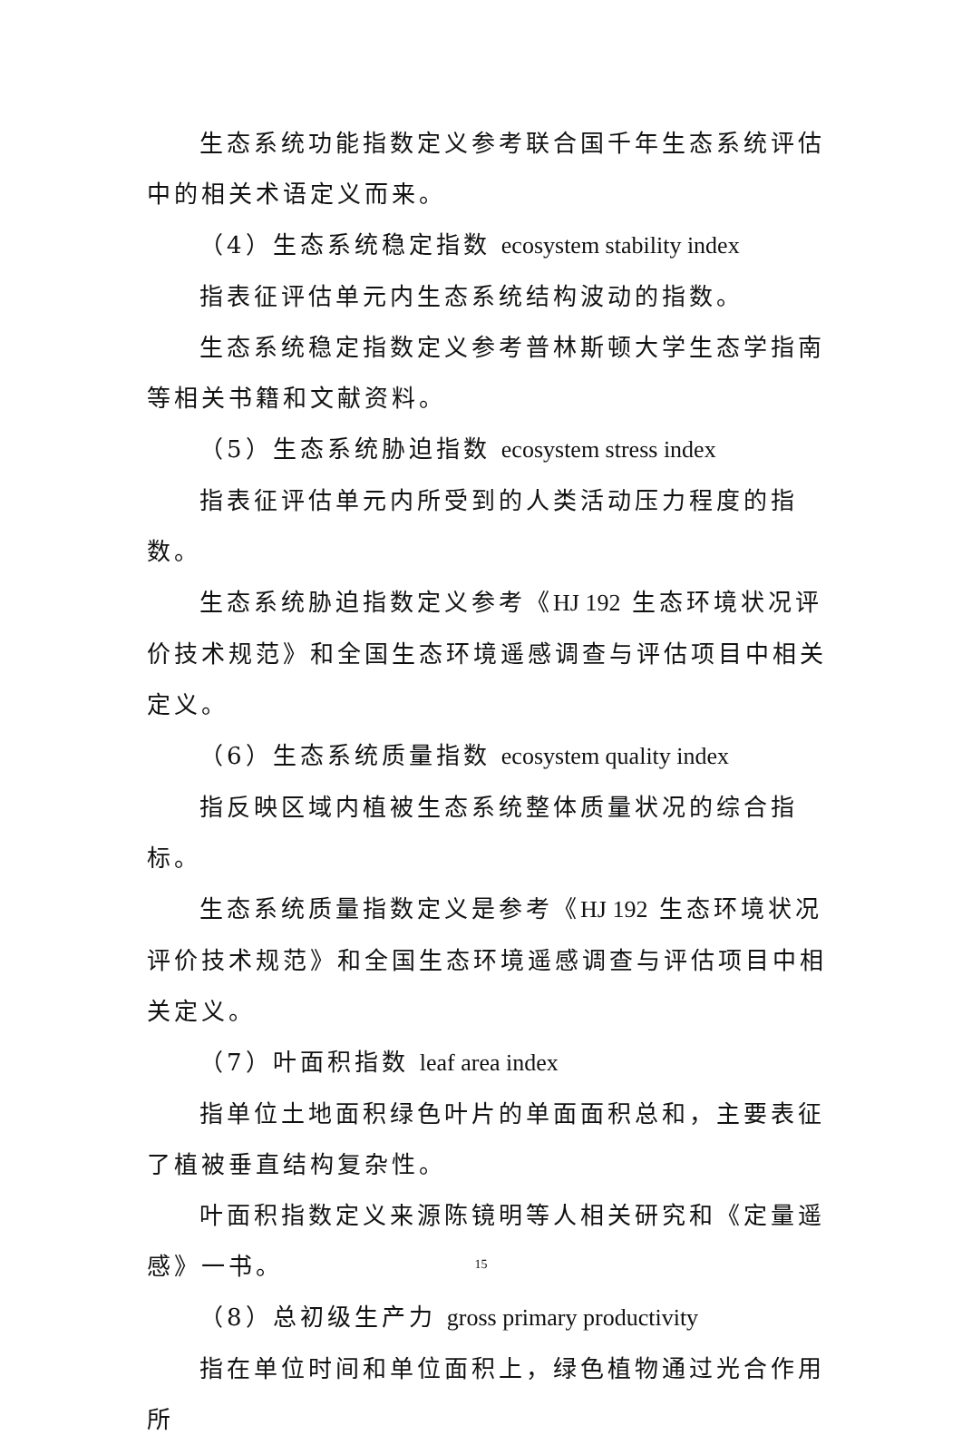生态系统功能指数定义参考联合国千年生态系统评估中的相关术语定义而来。
（4）生态系统稳定指数 ecosystem stability index
指表征评估单元内生态系统结构波动的指数。
生态系统稳定指数定义参考普林斯顿大学生态学指南等相关书籍和文献资料。
（5）生态系统胁迫指数 ecosystem stress index
指表征评估单元内所受到的人类活动压力程度的指数。
生态系统胁迫指数定义参考《HJ 192 生态环境状况评价技术规范》和全国生态环境遥感调查与评估项目中相关定义。
（6）生态系统质量指数 ecosystem quality index
指反映区域内植被生态系统整体质量状况的综合指标。
生态系统质量指数定义是参考《HJ 192 生态环境状况评价技术规范》和全国生态环境遥感调查与评估项目中相关定义。
（7）叶面积指数 leaf area index
指单位土地面积绿色叶片的单面面积总和，主要表征了植被垂直结构复杂性。
叶面积指数定义来源陈镜明等人相关研究和《定量遥感》一书。
（8）总初级生产力 gross primary productivity
指在单位时间和单位面积上，绿色植物通过光合作用所
15